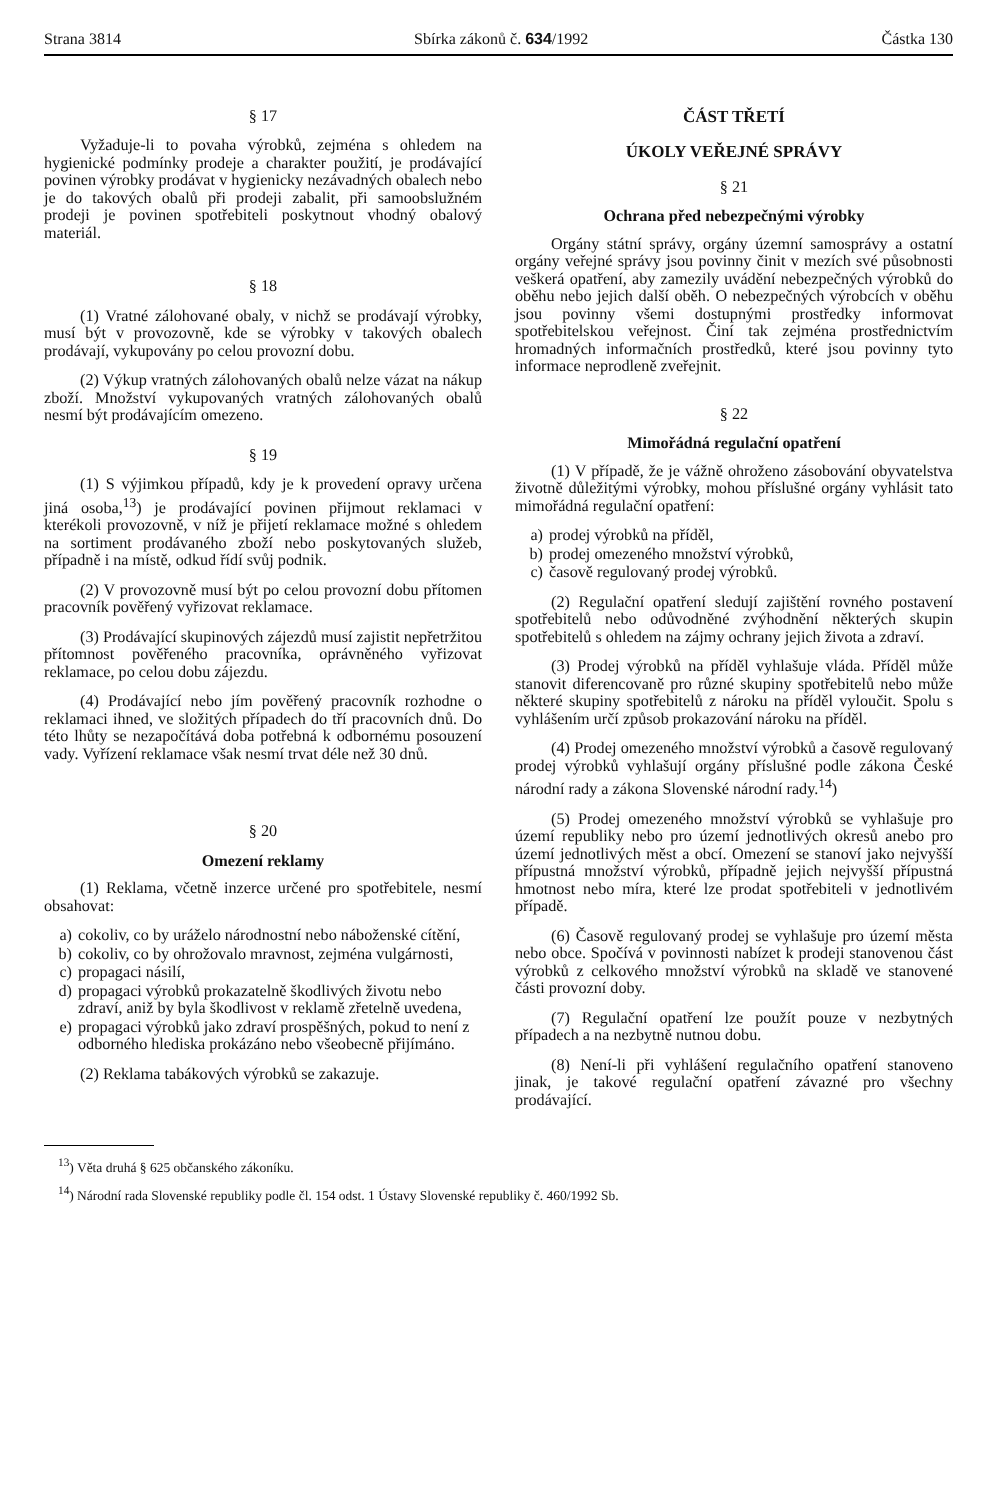Strana 3814 Sbírka zákonů č. 634/1992 Částka 130
§ 17
Vyžaduje-li to povaha výrobků, zejména s ohledem na hygienické podmínky prodeje a charakter použití, je prodávající povinen výrobky prodávat v hygienicky nezávadných obalech nebo je do takových obalů při prodeji zabalit, při samoobslužném prodeji je povinen spotřebiteli poskytnout vhodný obalový materiál.
§ 18
(1) Vratné zálohované obaly, v nichž se prodávají výrobky, musí být v provozovně, kde se výrobky v takových obalech prodávají, vykupovány po celou provozní dobu.
(2) Výkup vratných zálohovaných obalů nelze vázat na nákup zboží. Množství vykupovaných vratných zálohovaných obalů nesmí být prodávajícím omezeno.
§ 19
(1) S výjimkou případů, kdy je k provedení opravy určena jiná osoba,<sup>13</sup>) je prodávající povinen přijmout reklamaci v kterékoli provozovně, v níž je přijetí reklamace možné s ohledem na sortiment prodávaného zboží nebo poskytovaných služeb, případně i na místě, odkud řídí svůj podnik.
(2) V provozovně musí být po celou provozní dobu přítomen pracovník pověřený vyřizovat reklamace.
(3) Prodávající skupinových zájezdů musí zajistit nepřetržitou přítomnost pověřeného pracovníka, oprávněného vyřizovat reklamace, po celou dobu zájezdu.
(4) Prodávající nebo jím pověřený pracovník rozhodne o reklamaci ihned, ve složitých případech do tří pracovních dnů. Do této lhůty se nezapočítává doba potřebná k odbornému posouzení vady. Vyřízení reklamace však nesmí trvat déle než 30 dnů.
§ 20
Omezení reklamy
(1) Reklama, včetně inzerce určené pro spotřebitele, nesmí obsahovat:
a) cokoliv, co by uráželo národnostní nebo náboženské cítění,
b) cokoliv, co by ohrožovalo mravnost, zejména vulgárnosti,
c) propagaci násilí,
d) propagaci výrobků prokazatelně škodlivých životu nebo zdraví, aniž by byla škodlivost v reklamě zřetelně uvedena,
e) propagaci výrobků jako zdraví prospěšných, pokud to není z odborného hlediska prokázáno nebo všeobecně přijímáno.
(2) Reklama tabákových výrobků se zakazuje.
ČÁST TŘETÍ
ÚKOLY VEŘEJNÉ SPRÁVY
§ 21
Ochrana před nebezpečnými výrobky
Orgány státní správy, orgány územní samosprávy a ostatní orgány veřejné správy jsou povinny činit v mezích své působnosti veškerá opatření, aby zamezily uvádění nebezpečných výrobků do oběhu nebo jejich další oběh. O nebezpečných výrobcích v oběhu jsou povinny všemi dostupnými prostředky informovat spotřebitelskou veřejnost. Činí tak zejména prostřednictvím hromadných informačních prostředků, které jsou povinny tyto informace neprodleně zveřejnit.
§ 22
Mimořádná regulační opatření
(1) V případě, že je vážně ohroženo zásobování obyvatelstva životně důležitými výrobky, mohou příslušné orgány vyhlásit tato mimořádná regulační opatření:
a) prodej výrobků na příděl,
b) prodej omezeného množství výrobků,
c) časově regulovaný prodej výrobků.
(2) Regulační opatření sledují zajištění rovného postavení spotřebitelů nebo odůvodněné zvýhodnění některých skupin spotřebitelů s ohledem na zájmy ochrany jejich života a zdraví.
(3) Prodej výrobků na příděl vyhlašuje vláda. Příděl může stanovit diferencovaně pro různé skupiny spotřebitelů nebo může některé skupiny spotřebitelů z nároku na příděl vyloučit. Spolu s vyhlášením určí způsob prokazování nároku na příděl.
(4) Prodej omezeného množství výrobků a časově regulovaný prodej výrobků vyhlašují orgány příslušné podle zákona České národní rady a zákona Slovenské národní rady.<sup>14</sup>)
(5) Prodej omezeného množství výrobků se vyhlašuje pro území republiky nebo pro území jednotlivých okresů anebo pro území jednotlivých měst a obcí. Omezení se stanoví jako nejvyšší přípustná množství výrobků, případně jejich nejvyšší přípustná hmotnost nebo míra, které lze prodat spotřebiteli v jednotlivém případě.
(6) Časově regulovaný prodej se vyhlašuje pro území města nebo obce. Spočívá v povinnosti nabízet k prodeji stanovenou část výrobků z celkového množství výrobků na skladě ve stanovené části provozní doby.
(7) Regulační opatření lze použít pouze v nezbytných případech a na nezbytně nutnou dobu.
(8) Není-li při vyhlášení regulačního opatření stanoveno jinak, je takové regulační opatření závazné pro všechny prodávající.
<sup>13</sup>) Věta druhá § 625 občanského zákoníku.
<sup>14</sup>) Národní rada Slovenské republiky podle čl. 154 odst. 1 Ústavy Slovenské republiky č. 460/1992 Sb.